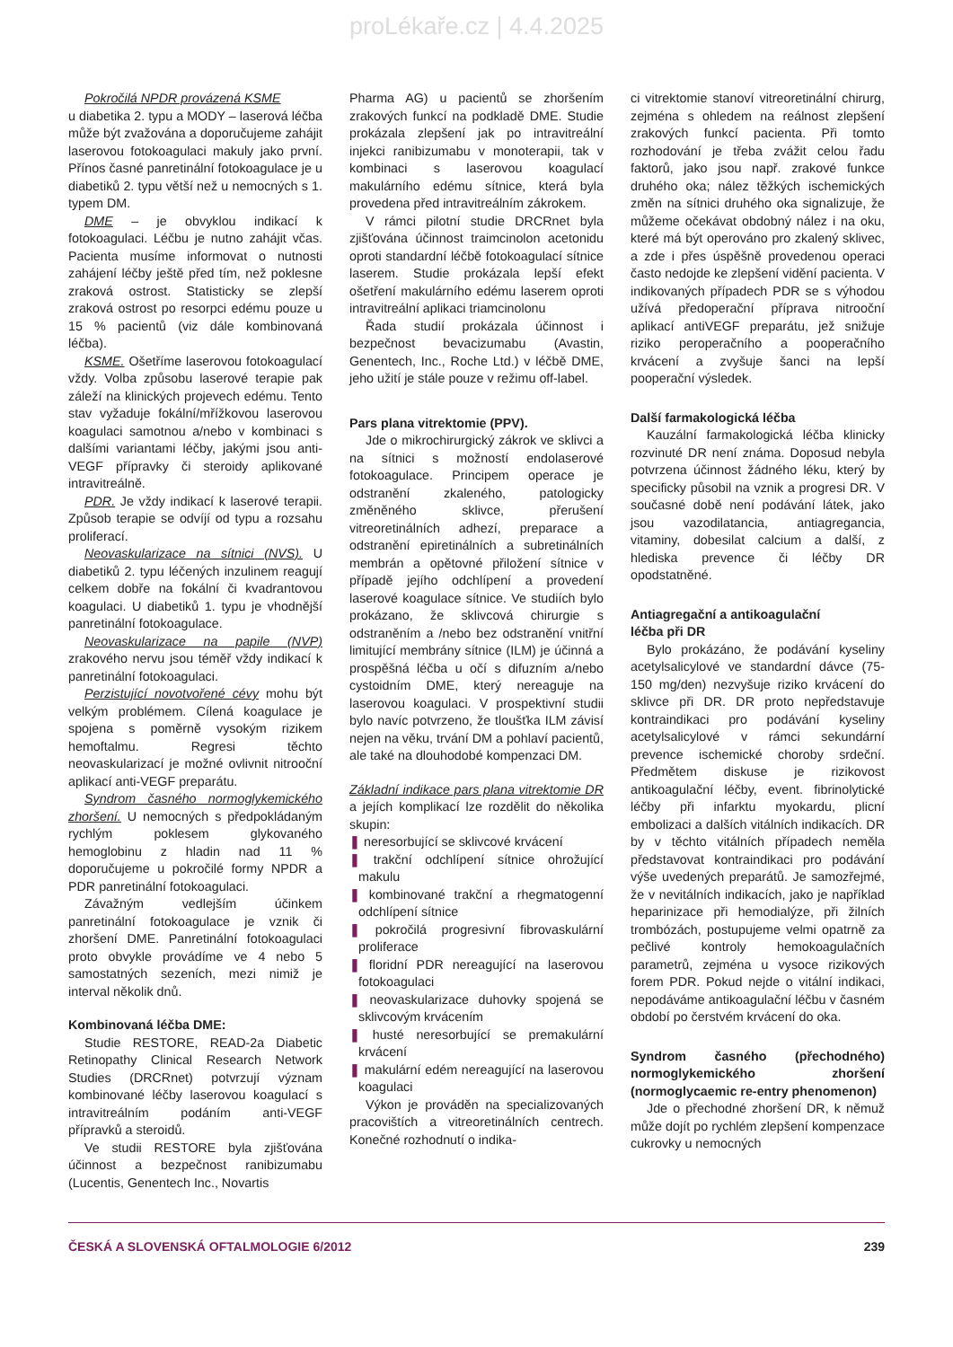proLékaře.cz | 4.4.2025
Pokročilá NPDR provázená KSME
u diabetika 2. typu a MODY – laserová léčba může být zvažována a doporučujeme zahájit laserovou fotokoagulaci makuly jako první. Přínos časné panretinální fotokoagulace je u diabetiků 2. typu větší než u nemocných s 1. typem DM.
DME – je obvyklou indikací k fotokoagulaci. Léčbu je nutno zahájit včas. Pacienta musíme informovat o nutnosti zahájení léčby ještě před tím, než poklesne zraková ostrost. Statisticky se zlepší zraková ostrost po resorpci edému pouze u 15 % pacientů (viz dále kombinovaná léčba).
KSME. Ošetříme laserovou fotokoagulací vždy. Volba způsobu laserové terapie pak záleží na klinických projevech edému. Tento stav vyžaduje fokální/mřížkovou laserovou koagulaci samotnou a/nebo v kombinaci s dalšími variantami léčby, jakými jsou anti-VEGF přípravky či steroidy aplikované intravitreálně.
PDR. Je vždy indikací k laserové terapii. Způsob terapie se odvíjí od typu a rozsahu proliferací.
Neovaskularizace na sítnici (NVS). U diabetiků 2. typu léčených inzulinem reagují celkem dobře na fokální či kvadrantovou koagulaci. U diabetiků 1. typu je vhodnější panretinální fotokoagulace.
Neovaskularizace na papile (NVP) zrakového nervu jsou téměř vždy indikací k panretinální fotokoagulaci.
Perzistující novotvořené cévy mohu být velkým problémem. Cílená koagulace je spojena s poměrně vysokým rizikem hemoftalmu. Regresi těchto neovaskularizací je možné ovlivnit nitrooční aplikací anti-VEGF preparátu.
Syndrom časného normoglykemického zhoršení. U nemocných s předpokládaným rychlým poklesem glykovaného hemoglobinu z hladin nad 11 % doporučujeme u pokročilé formy NPDR a PDR panretinální fotokoagulaci.
Závažným vedlejším účinkem panretinální fotokoagulace je vznik či zhoršení DME. Panretinální fotokoagulaci proto obvykle provádíme ve 4 nebo 5 samostatných sezeních, mezi nimiž je interval několik dnů.
Kombinovaná léčba DME:
Studie RESTORE, READ-2a Diabetic Retinopathy Clinical Research Network Studies (DRCRnet) potvrzují význam kombinované léčby laserovou koagulací s intravitreálním podáním anti-VEGF přípravků a steroidů.
Ve studii RESTORE byla zjišťována účinnost a bezpečnost ranibizumabu (Lucentis, Genentech Inc., Novartis
Pharma AG) u pacientů se zhoršením zrakových funkcí na podkladě DME. Studie prokázala zlepšení jak po intravitreální injekci ranibizumabu v monoterapii, tak v kombinaci s laserovou koagulací makulárního edému sítnice, která byla provedena před intravitreálním zákrokem.
V rámci pilotní studie DRCRnet byla zjišťována účinnost traimcinolon acetonidu oproti standardní léčbě fotokoagulací sítnice laserem. Studie prokázala lepší efekt ošetření makulárního edému laserem oproti intravitreální aplikaci triamcinolonu
Řada studií prokázala účinnost i bezpečnost bevacizumabu (Avastin, Genentech, Inc., Roche Ltd.) v léčbě DME, jeho užití je stále pouze v režimu off-label.
Pars plana vitrektomie (PPV).
Jde o mikrochirurgický zákrok ve sklivci a na sítnici s možností endolaserové fotokoagulace. Principem operace je odstranění zkaleného, patologicky změněného sklivce, přerušení vitreoretinálních adhezí, preparace a odstranění epiretinálních a subretinálních membrán a opětovné přiložení sítnice v případě jejího odchlípení a provedení laserové koagulace sítnice. Ve studiích bylo prokázano, že sklivcová chirurgie s odstraněním a /nebo bez odstranění vnitřní limitující membrány sítnice (ILM) je účinná a prospěšná léčba u očí s difuzním a/nebo cystoidním DME, který nereaguje na laserovou koagulaci. V prospektivní studii bylo navíc potvrzeno, že tloušťka ILM závisí nejen na věku, trvání DM a pohlaví pacientů, ale také na dlouhodobé kompenzaci DM.
Základní indikace pars plana vitrektomie DR a jejích komplikací lze rozdělit do několika skupin:
❚ neresorbující se sklivcové krvácení
❚ trakční odchlípení sítnice ohrožující makulu
❚ kombinované trakční a rhegmatogenní odchlípení sítnice
❚ pokročilá progresivní fibrovaskulární proliferace
❚ floridní PDR nereagující na laserovou fotokoagulaci
❚ neovaskularizace duhovky spojená se sklivcovým krvácením
❚ husté neresorbující se premakulární krvácení
❚ makulární edém nereagující na laserovou koagulaci
Výkon je prováděn na specializovaných pracovištích a vitreoretinálních centrech. Konečné rozhodnutí o indika-
ci vitrektomie stanoví vitreoretinální chirurg, zejména s ohledem na reálnost zlepšení zrakových funkcí pacienta. Při tomto rozhodování je třeba zvážit celou řadu faktorů, jako jsou např. zrakové funkce druhého oka; nález těžkých ischemických změn na sítnici druhého oka signalizuje, že můžeme očekávat obdobný nález i na oku, které má být operováno pro zkalený sklivec, a zde i přes úspěšně provedenou operaci často nedojde ke zlepšení vidění pacienta. V indikovaných případech PDR se s výhodou užívá předoperační příprava nitrooční aplikací antiVEGF preparátu, jež snižuje riziko peroperačního a pooperačního krvácení a zvyšuje šanci na lepší pooperační výsledek.
Další farmakologická léčba
Kauzální farmakologická léčba klinicky rozvinuté DR není známa. Doposud nebyla potvrzena účinnost žádného léku, který by specificky působil na vznik a progresi DR. V současné době není podávání látek, jako jsou vazodilatancia, antiagregancia, vitaminy, dobesilat calcium a další, z hlediska prevence či léčby DR opodstatněné.
Antiagregační a antikoagulační
léčba při DR
Bylo prokázáno, že podávání kyseliny acetylsalicylové ve standardní dávce (75-150 mg/den) nezvyšuje riziko krvácení do sklivce při DR. DR proto nepředstavuje kontraindikaci pro podávání kyseliny acetylsalicylové v rámci sekundární prevence ischemické choroby srdeční. Předmětem diskuse je rizikovost antikoagulační léčby, event. fibrinolytické léčby při infarktu myokardu, plicní embolizaci a dalších vitálních indikacích. DR by v těchto vitálních případech neměla představovat kontraindikaci pro podávání výše uvedených preparátů. Je samozřejmé, že v nevitálních indikacích, jako je například heparinizace při hemodialýze, při žilních trombózách, postupujeme velmi opatrně za pečlivé kontroly hemokoagulačních parametrů, zejména u vysoce rizikových forem PDR. Pokud nejde o vitální indikaci, nepodáváme antikoagulační léčbu v časném období po čerstvém krvácení do oka.
Syndrom časného (přechodného) normoglykemického zhoršení (normoglycaemic re-entry phenomenon)
Jde o přechodné zhoršení DR, k němuž může dojít po rychlém zlepšení kompenzace cukrovky u nemocných
ČESKÁ A SLOVENSKÁ OFTALMOLOGIE 6/2012 239